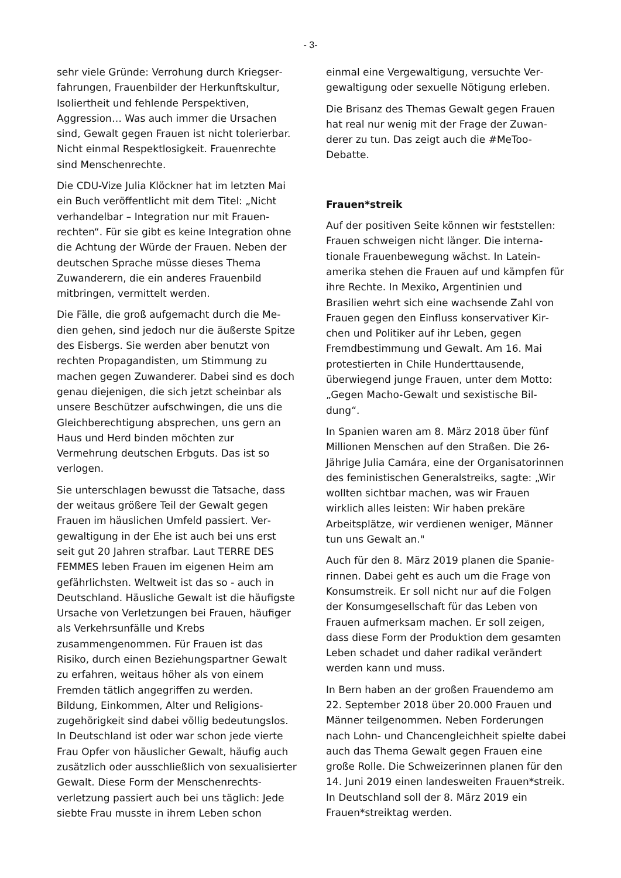- 3-
sehr viele Gründe: Verrohung durch Kriegser­fahrungen, Frauenbilder der Herkunftskultur, Isoliertheit und fehlende Perspektiven, Aggression… Was auch immer die Ursachen sind, Gewalt gegen Frauen ist nicht tolerier­bar. Nicht einmal Respektlosigkeit. Frauen­rechte sind Menschenrechte.
Die CDU-Vize Julia Klöckner hat im letzten Mai ein Buch veröffentlicht mit dem Titel: „Nicht verhandelbar – Integration nur mit Frauen­rechten“. Für sie gibt es keine Integration ohne die Achtung der Würde der Frauen. Neben der deutschen Sprache müsse dieses Thema Zuwanderern, die ein anderes Frauen­bild mitbringen, vermittelt werden.
Die Fälle, die groß aufgemacht durch die Me­dien gehen, sind jedoch nur die äußerste Spit­ze des Eisbergs. Sie werden aber benutzt von rechten Propagandisten, um Stimmung zu machen gegen Zuwanderer. Dabei sind es doch genau diejenigen, die sich jetzt schein­bar als unsere Beschützer aufschwingen, die uns die Gleichberechtigung absprechen, uns gern an Haus und Herd binden möchten zur Vermehrung deutschen Erbguts. Das ist so verlogen.
Sie unterschlagen bewusst die Tatsache, dass der weitaus größere Teil der Gewalt gegen Frauen im häuslichen Umfeld passiert. Ver­gewaltigung in der Ehe ist auch bei uns erst seit gut 20 Jahren strafbar. Laut TERRE DES FEMMES leben Frauen im eigenen Heim am gefährlichsten. Weltweit ist das so - auch in Deutschland. Häusliche Gewalt ist die häufigste Ursache von Verletzungen bei Frauen, häufiger als Verkehrsunfälle und Krebs zusammengenommen. Für Frauen ist das Risiko, durch einen Beziehungspartner Gewalt zu erfahren, weitaus höher als von einem Fremden tätlich angegriffen zu werden. Bildung, Einkommen, Alter und Religions­zugehörigkeit sind dabei völlig bedeutungslos. In Deutschland ist oder war schon jede vierte Frau Opfer von häuslicher Gewalt, häufig auch zusätzlich oder ausschließlich von sexualisier­ter Gewalt. Diese Form der Menschenrechts­verletzung passiert auch bei uns täglich: Jede siebte Frau musste in ihrem Leben schon
einmal eine Vergewaltigung, versuchte Ver­gewaltigung oder sexuelle Nötigung erleben.
Die Brisanz des Themas Gewalt gegen Frauen hat real nur wenig mit der Frage der Zuwan­derer zu tun. Das zeigt auch die #MeToo-Debatte.
Frauen*streik
Auf der positiven Seite können wir feststellen: Frauen schweigen nicht länger. Die interna­tionale Frauenbewegung wächst. In Latein­amerika stehen die Frauen auf und kämpfen für ihre Rechte. In Mexiko, Argentinien und Brasilien wehrt sich eine wachsende Zahl von Frauen gegen den Einfluss konservativer Kir­chen und Politiker auf ihr Leben, gegen Fremdbestimmung und Gewalt. Am 16. Mai protestierten in Chile Hunderttausende, überwiegend junge Frauen, unter dem Motto: „Gegen Macho-Gewalt und sexistische Bil­dung“.
In Spanien waren am 8. März 2018 über fünf Millionen Menschen auf den Straßen. Die 26-Jährige Julia Camára, eine der Organisa­torinnen des feministischen Generalstreiks, sagte: „Wir wollten sichtbar machen, was wir Frauen wirklich alles leisten: Wir haben prekä­re Arbeitsplätze, wir verdienen weniger, Männer tun uns Gewalt an."
Auch für den 8. März 2019 planen die Spanie­rinnen. Dabei geht es auch um die Frage von Konsumstreik. Er soll nicht nur auf die Folgen der Konsumgesellschaft für das Leben von Frauen aufmerksam machen. Er soll zeigen, dass diese Form der Produktion dem gesam­ten Leben schadet und daher radikal verän­dert werden kann und muss.
In Bern haben an der großen Frauendemo am 22. September 2018 über 20.000 Frauen und Männer teilgenommen. Neben Forderungen nach Lohn- und Chancengleichheit spielte dabei auch das Thema Gewalt gegen Frauen eine große Rolle. Die Schweizerinnen planen für den 14. Juni 2019 einen landesweiten Frauen*streik. In Deutschland soll der 8. März 2019 ein Frauen*streiktag werden.